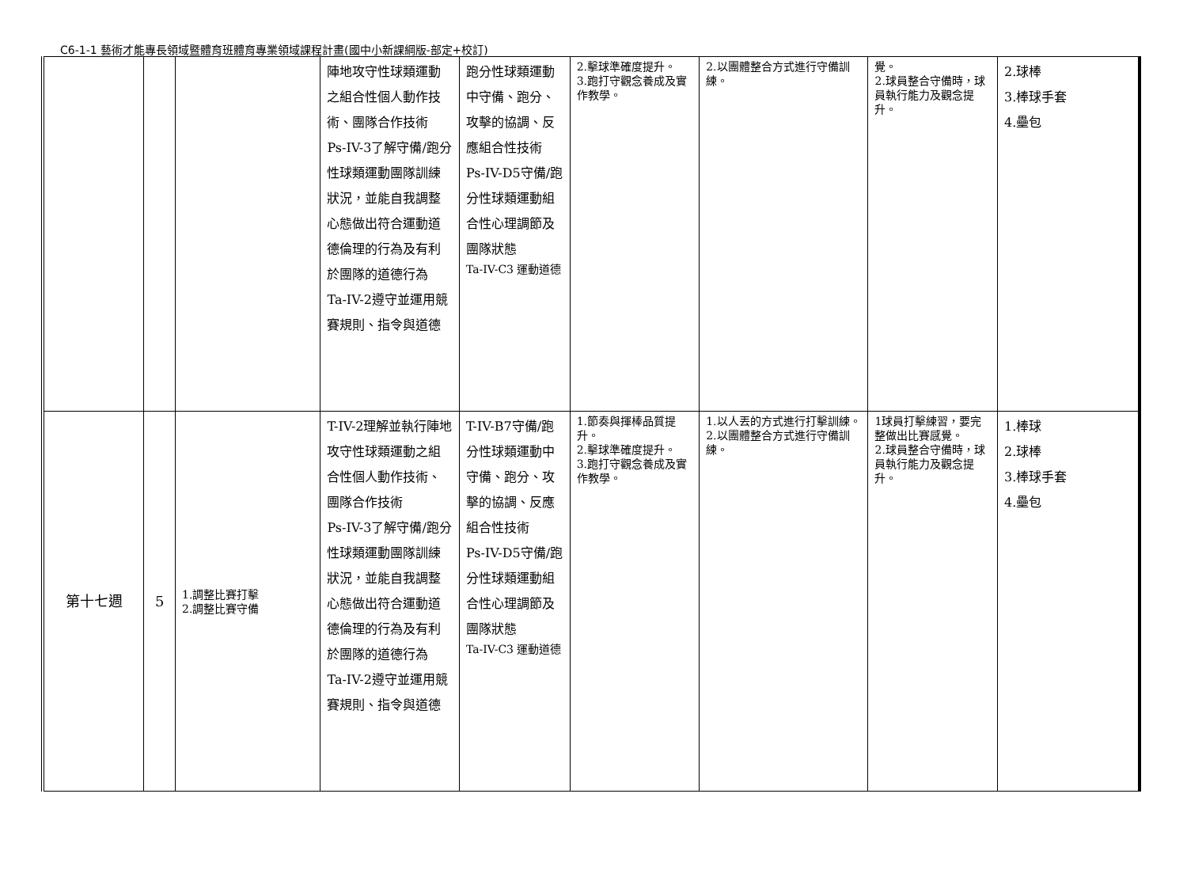C6-1-1 藝術才能專長領域暨體育班體育專業領域課程計畫(國中小新課綱版-部定+校訂)
| | | | 陣地攻守性球類運動之組合性個人動作技術、團隊合作技術 Ps-IV-3了解守備/跑分性球類運動團隊訓練狀況，並能自我調整心態做出符合運動道德倫理的行為及有利於團隊的道德行為 Ta-IV-2遵守並運用競賽規則、指令與道德 | 跑分性球類運動中守備、跑分、攻擊的協調、反應組合性技術 Ps-IV-D5守備/跑分性球類運動組合性心理調節及團隊狀態 Ta-IV-C3 運動道德 | 2.擊球準確度提升。 3.跑打守觀念養成及實作教學。 | 2.以團體整合方式進行守備訓練。 | 覺。 2.球員整合守備時，球員執行能力及觀念提升。 | 2.球棒 3.棒球手套 4.壘包 |
| 第十七週 | 5 | 1.調整比賽打擊 2.調整比賽守備 | T-IV-2理解並執行陣地攻守性球類運動之組合性個人動作技術、團隊合作技術 Ps-IV-3了解守備/跑分性球類運動團隊訓練狀況，並能自我調整心態做出符合運動道德倫理的行為及有利於團隊的道德行為 Ta-IV-2遵守並運用競賽規則、指令與道德 | T-IV-B7守備/跑分性球類運動中守備、跑分、攻擊的協調、反應組合性技術 Ps-IV-D5守備/跑分性球類運動組合性心理調節及團隊狀態 Ta-IV-C3 運動道德 | 1.節奏與揮棒品質提升。 2.擊球準確度提升。 3.跑打守觀念養成及實作教學。 | 1.以人丟的方式進行打擊訓練。 2.以團體整合方式進行守備訓練。 | 1球員打擊練習，要完整做出比賽感覺。 2.球員整合守備時，球員執行能力及觀念提升。 | 1.棒球 2.球棒 3.棒球手套 4.壘包 |